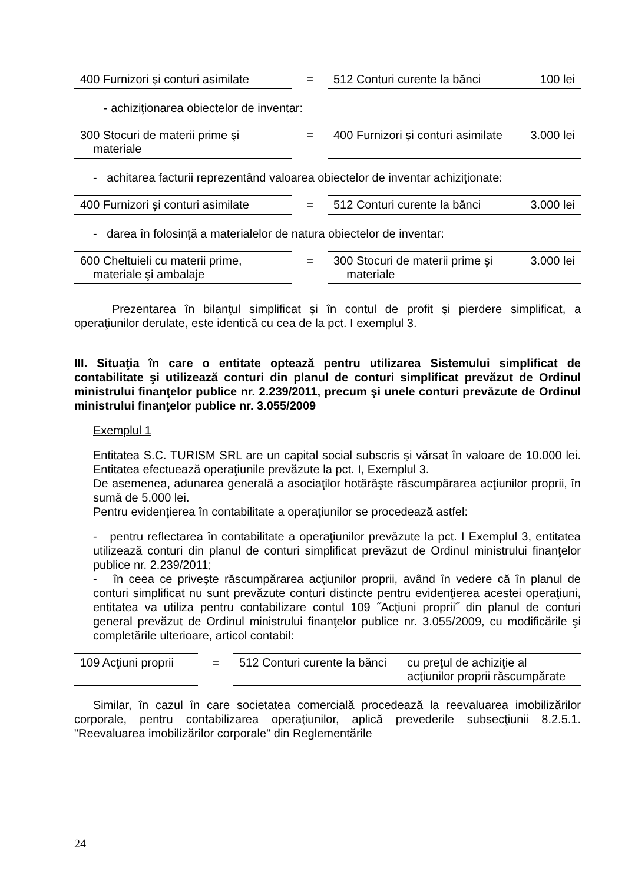| 400 Furnizori şi conturi asimilate | = | 512 Conturi curente la bănci | 100 lei |
- achiziţionarea obiectelor de inventar:
| 300 Stocuri de materii prime şi materiale | = | 400 Furnizori şi conturi asimilate | 3.000 lei |
- achitarea facturii reprezentând valoarea obiectelor de inventar achiziţionate:
| 400 Furnizori şi conturi asimilate | = | 512 Conturi curente la bănci | 3.000 lei |
- darea în folosinţă a materialelor de natura obiectelor de inventar:
| 600 Cheltuieli cu materii prime, materiale şi ambalaje | = | 300 Stocuri de materii prime şi materiale | 3.000 lei |
Prezentarea în bilanţul simplificat şi în contul de profit şi pierdere simplificat, a operaţiunilor derulate, este identică cu cea de la pct. I exemplul 3.
III. Situaţia în care o entitate optează pentru utilizarea Sistemului simplificat de contabilitate şi utilizează conturi din planul de conturi simplificat prevăzut de Ordinul ministrului finanţelor publice nr. 2.239/2011, precum şi unele conturi prevăzute de Ordinul ministrului finanţelor publice nr. 3.055/2009
Exemplul 1
Entitatea S.C. TURISM SRL are un capital social subscris şi vărsat în valoare de 10.000 lei. Entitatea efectuează operaţiunile prevăzute la pct. I, Exemplul 3.
De asemenea, adunarea generală a asociaţilor hotărăşte răscumpărarea acţiunilor proprii, în sumă de 5.000 lei.
Pentru evidenţierea în contabilitate a operaţiunilor se procedează astfel:
- pentru reflectarea în contabilitate a operaţiunilor prevăzute la pct. I Exemplul 3, entitatea utilizează conturi din planul de conturi simplificat prevăzut de Ordinul ministrului finanţelor publice nr. 2.239/2011;
- în ceea ce priveşte răscumpărarea acţiunilor proprii, având în vedere că în planul de conturi simplificat nu sunt prevăzute conturi distincte pentru evidenţierea acestei operaţiuni, entitatea va utiliza pentru contabilizare contul 109 ˝Acţiuni proprii˝ din planul de conturi general prevăzut de Ordinul ministrului finanţelor publice nr. 3.055/2009, cu modificările şi completările ulterioare, articol contabil:
| 109 Acţiuni proprii | = | 512 Conturi curente la bănci | cu preţul de achiziţie al acţiunilor proprii răscumpărate |
Similar, în cazul în care societatea comercială procedează la reevaluarea imobilizărilor corporale, pentru contabilizarea operaţiunilor, aplică prevederile subsecţiunii 8.2.5.1. "Reevaluarea imobilizărilor corporale" din Reglementările
24